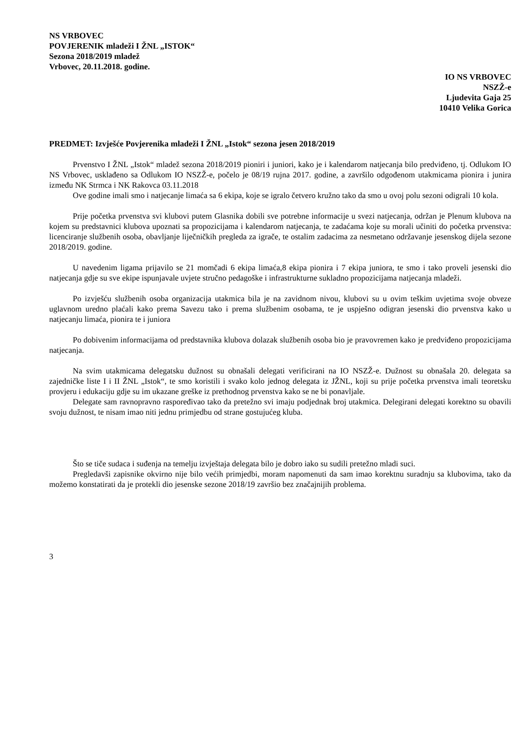NS VRBOVEC
POVJERENIK mladeži I ŽNL „ISTOK“
Sezona 2018/2019 mladež
Vrbovec, 20.11.2018. godine.
IO NS VRBOVEC
NSZŽ-e
Ljudevita Gaja 25
10410 Velika Gorica
PREDMET: Izvješće Povjerenika mladeži I ŽNL „Istok“ sezona jesen 2018/2019
Prvenstvo I ŽNL „Istok“ mladež sezona 2018/2019 pioniri i juniori, kako je i kalendarom natjecanja bilo predviđeno, tj. Odlukom IO NS Vrbovec, usklađeno sa Odlukom IO NSZŽ-e, počelo je 08/19 rujna 2017. godine, a završilo odgođenom utakmicama pionira i junira između NK Strmca i NK Rakovca 03.11.2018
Ove godine imali smo i natjecanje limaća sa 6 ekipa, koje se igralo četvero kružno tako da smo u ovoj polu sezoni odigrali 10 kola.
Prije početka prvenstva svi klubovi putem Glasnika dobili sve potrebne informacije u svezi natjecanja, održan je Plenum klubova na kojem su predstavnici klubova upoznati sa propozicijama i kalendarom natjecanja, te zadaćama koje su morali učiniti do početka prvenstva: licenciranje službenih osoba, obavljanje liječničkih pregleda za igrače, te ostalim zadacima za nesmetano održavanje jesenskog dijela sezone 2018/2019. godine.
U navedenim ligama prijavilo se 21 momčadi 6 ekipa limaća,8 ekipa pionira i 7 ekipa juniora, te smo i tako proveli jesenski dio natjecanja gdje su sve ekipe ispunjavale uvjete stručno pedagoške i infrastrukturne sukladno propozicijama natjecanja mladeži.
Po izvješću službenih osoba organizacija utakmica bila je na zavidnom nivou, klubovi su u ovim teškim uvjetima svoje obveze uglavnom uredno plaćali kako prema Savezu tako i prema službenim osobama, te je uspješno odigran jesenski dio prvenstva kako u natjecanju limaća, pionira te i juniora
Po dobivenim informacijama od predstavnika klubova dolazak službenih osoba bio je pravovremen kako je predviđeno propozicijama natjecanja.
Na svim utakmicama delegatsku dužnost su obnašali delegati verificirani na IO NSZŽ-e. Dužnost su obnašala 20. delegata sa zajedničke liste I i II ŽNL „Istok“, te smo koristili i svako kolo jednog delegata iz JŽNL, koji su prije početka prvenstva imali teoretsku provjeru i edukaciju gdje su im ukazane greške iz prethodnog prvenstva kako se ne bi ponavljale.
Delegate sam ravnopravno raspoređivao tako da pretežno svi imaju podjednak broj utakmica. Delegirani delegati korektno su obavili svoju dužnost, te nisam imao niti jednu primjedbu od strane gostujućeg kluba.
Što se tiče sudaca i suđenja na temelju izvještaja delegata bilo je dobro iako su sudili pretežno mladi suci.
Pregledavši zapisnike okvirno nije bilo većih primjedbi, moram napomenuti da sam imao korektnu suradnju sa klubovima, tako da možemo konstatirati da je protekli dio jesenske sezone 2018/19 završio bez značajnijih problema.
3